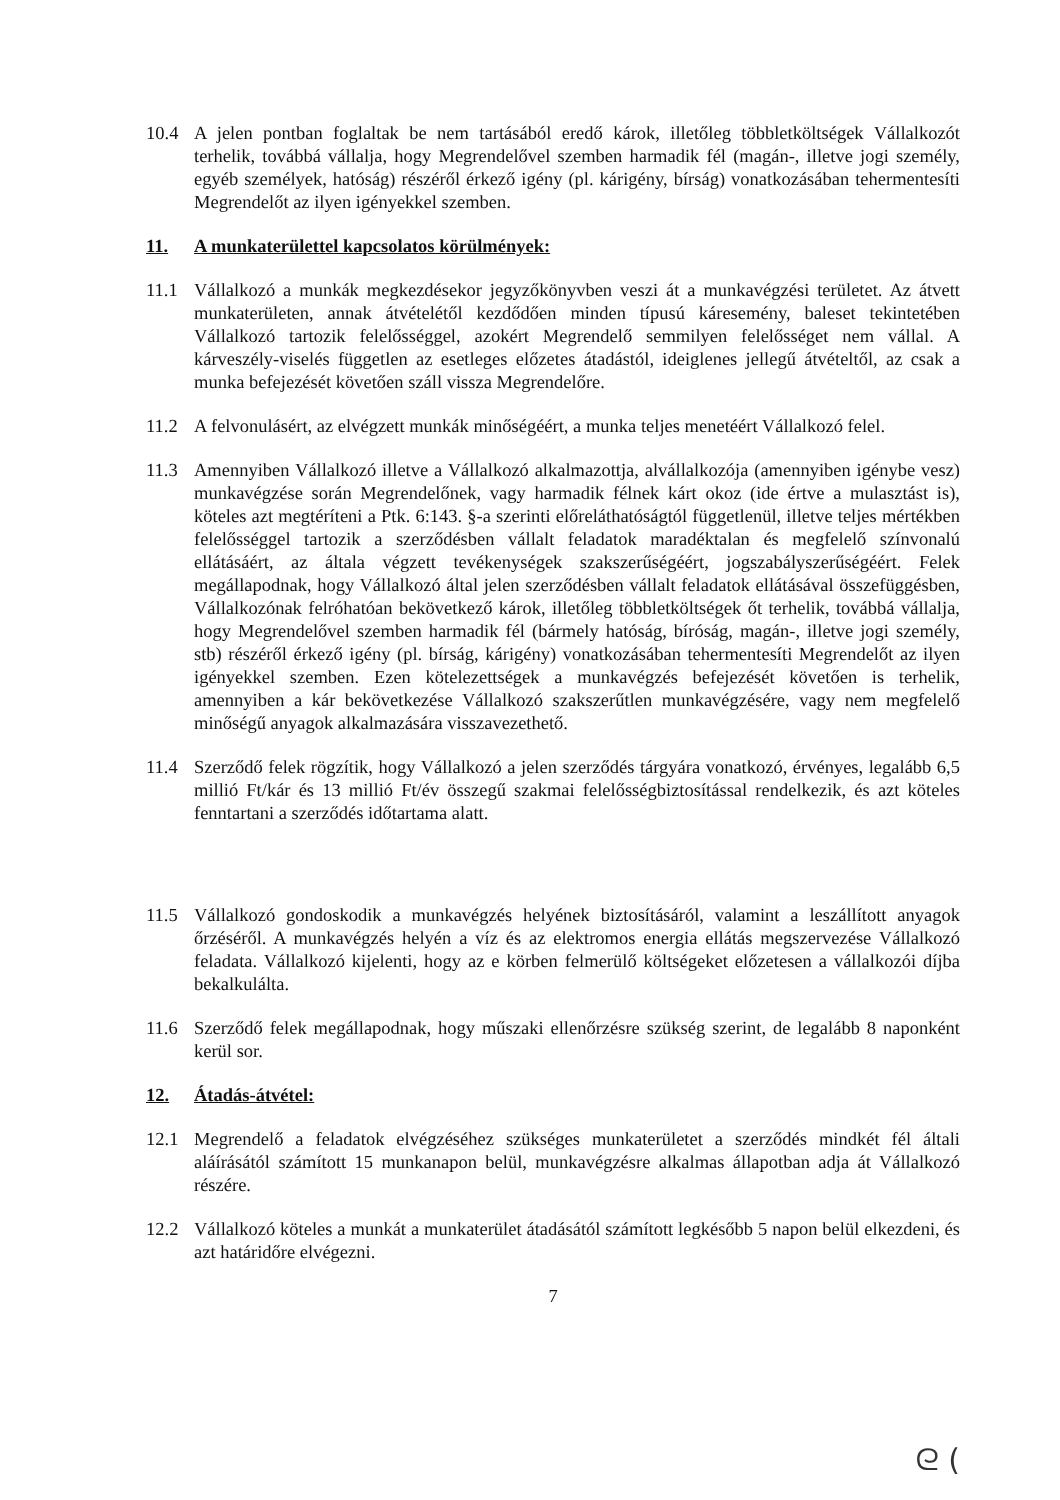10.4 A jelen pontban foglaltak be nem tartásából eredő károk, illetőleg többletköltségek Vállalkozót terhelik, továbbá vállalja, hogy Megrendelővel szemben harmadik fél (magán-, illetve jogi személy, egyéb személyek, hatóság) részéről érkező igény (pl. kárigény, bírság) vonatkozásában tehermentesíti Megrendelőt az ilyen igényekkel szemben.
11. A munkaterülettel kapcsolatos körülmények:
11.1 Vállalkozó a munkák megkezdésekor jegyzőkönyvben veszi át a munkavégzési területet. Az átvett munkaterületen, annak átvételétől kezdődően minden típusú káresemény, baleset tekintetében Vállalkozó tartozik felelősséggel, azokért Megrendelő semmilyen felelősséget nem vállal. A kárveszély-viselés független az esetleges előzetes átadástól, ideiglenes jellegű átvételtől, az csak a munka befejezését követően száll vissza Megrendelőre.
11.2 A felvonulásért, az elvégzett munkák minőségéért, a munka teljes menetéért Vállalkozó felel.
11.3 Amennyiben Vállalkozó illetve a Vállalkozó alkalmazottja, alvállalkozója (amennyiben igénybe vesz) munkavégzése során Megrendelőnek, vagy harmadik félnek kárt okoz (ide értve a mulasztást is), köteles azt megtéríteni a Ptk. 6:143. §-a szerinti előreláthatóságtól függetlenül, illetve teljes mértékben felelősséggel tartozik a szerződésben vállalt feladatok maradéktalan és megfelelő színvonalú ellátásáért, az általa végzett tevékenységek szakszerűségéért, jogszabályszerűségéért. Felek megállapodnak, hogy Vállalkozó által jelen szerződésben vállalt feladatok ellátásával összefüggésben, Vállalkozónak felróhatóan bekövetkező károk, illetőleg többletköltségek őt terhelik, továbbá vállalja, hogy Megrendelővel szemben harmadik fél (bármely hatóság, bíróság, magán-, illetve jogi személy, stb) részéről érkező igény (pl. bírság, kárigény) vonatkozásában tehermentesíti Megrendelőt az ilyen igényekkel szemben. Ezen kötelezettségek a munkavégzés befejezését követően is terhelik, amennyiben a kár bekövetkezése Vállalkozó szakszerűtlen munkavégzésére, vagy nem megfelelő minőségű anyagok alkalmazására visszavezethető.
11.4 Szerződő felek rögzítik, hogy Vállalkozó a jelen szerződés tárgyára vonatkozó, érvényes, legalább 6,5 millió Ft/kár és 13 millió Ft/év összegű szakmai felelősségbiztosítással rendelkezik, és azt köteles fenntartani a szerződés időtartama alatt.
11.5 Vállalkozó gondoskodik a munkavégzés helyének biztosításáról, valamint a leszállított anyagok őrzéséről. A munkavégzés helyén a víz és az elektromos energia ellátás megszervezése Vállalkozó feladata. Vállalkozó kijelenti, hogy az e körben felmerülő költségeket előzetesen a vállalkozói díjba bekalkulálta.
11.6 Szerződő felek megállapodnak, hogy műszaki ellenőrzésre szükség szerint, de legalább 8 naponként kerül sor.
12. Átadás-átvétel:
12.1 Megrendelő a feladatok elvégzéséhez szükséges munkaterületet a szerződés mindkét fél általi aláírásától számított 15 munkanapon belül, munkavégzésre alkalmas állapotban adja át Vállalkozó részére.
12.2 Vállalkozó köteles a munkát a munkaterület átadásától számított legkésőbb 5 napon belül elkezdeni, és azt határidőre elvégezni.
7
ᘓ (